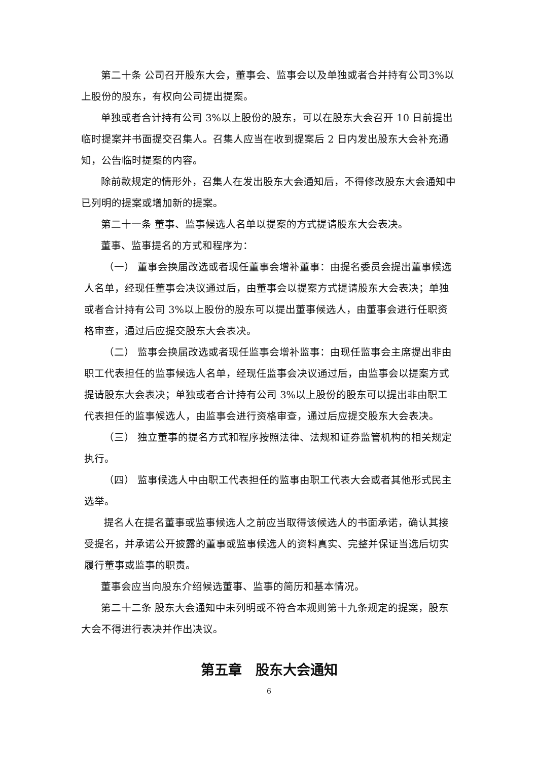第二十条 公司召开股东大会，董事会、监事会以及单独或者合并持有公司3%以上股份的股东，有权向公司提出提案。
单独或者合计持有公司 3%以上股份的股东，可以在股东大会召开 10 日前提出临时提案并书面提交召集人。召集人应当在收到提案后 2 日内发出股东大会补充通知，公告临时提案的内容。
除前款规定的情形外，召集人在发出股东大会通知后，不得修改股东大会通知中已列明的提案或增加新的提案。
第二十一条 董事、监事候选人名单以提案的方式提请股东大会表决。
董事、监事提名的方式和程序为：
（一） 董事会换届改选或者现任董事会增补董事：由提名委员会提出董事候选人名单，经现任董事会决议通过后，由董事会以提案方式提请股东大会表决；单独或者合计持有公司 3%以上股份的股东可以提出董事候选人，由董事会进行任职资格审查，通过后应提交股东大会表决。
（二） 监事会换届改选或者现任监事会增补监事：由现任监事会主席提出非由职工代表担任的监事候选人名单，经现任监事会决议通过后，由监事会以提案方式提请股东大会表决；单独或者合计持有公司 3%以上股份的股东可以提出非由职工代表担任的监事候选人，由监事会进行资格审查，通过后应提交股东大会表决。
（三） 独立董事的提名方式和程序按照法律、法规和证券监管机构的相关规定执行。
（四） 监事候选人中由职工代表担任的监事由职工代表大会或者其他形式民主选举。
提名人在提名董事或监事候选人之前应当取得该候选人的书面承诺，确认其接受提名，并承诺公开披露的董事或监事候选人的资料真实、完整并保证当选后切实履行董事或监事的职责。
董事会应当向股东介绍候选董事、监事的简历和基本情况。
第二十二条 股东大会通知中未列明或不符合本规则第十九条规定的提案，股东大会不得进行表决并作出决议。
第五章　股东大会通知
6